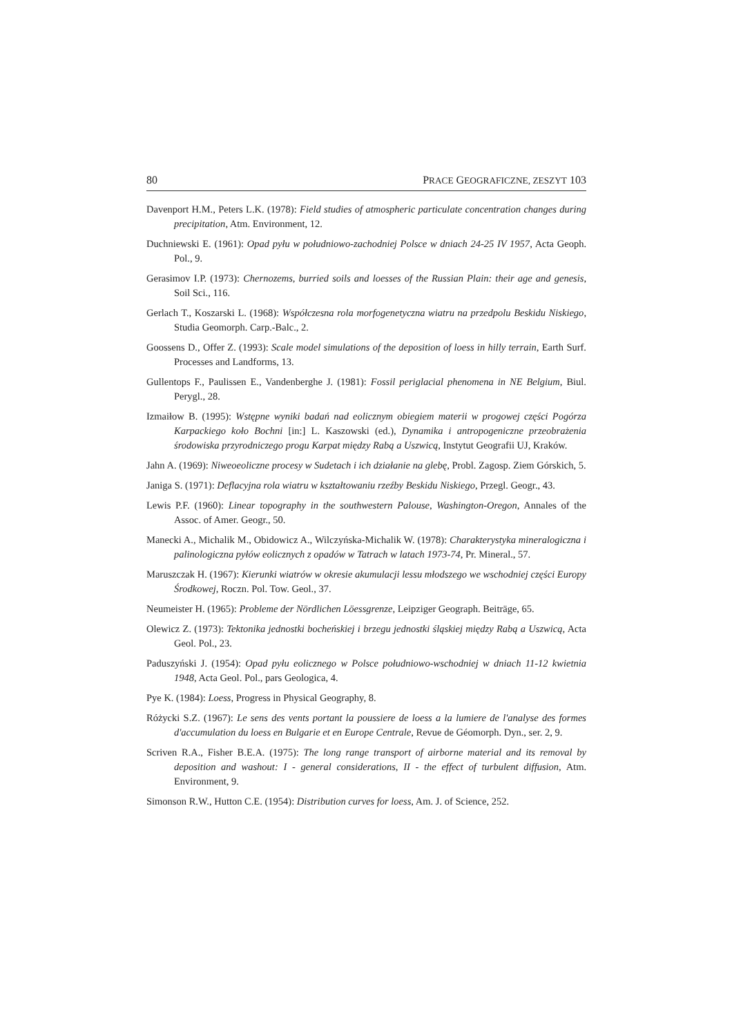80 PRACE GEOGRAFICZNE, ZESZYT 103
Davenport H.M., Peters L.K. (1978): Field studies of atmospheric particulate concentration changes during precipitation, Atm. Environment, 12.
Duchniewski E. (1961): Opad pyłu w południowo-zachodniej Polsce w dniach 24-25 IV 1957, Acta Geoph. Pol., 9.
Gerasimov I.P. (1973): Chernozems, burried soils and loesses of the Russian Plain: their age and genesis, Soil Sci., 116.
Gerlach T., Koszarski L. (1968): Współczesna rola morfogenetyczna wiatru na przedpolu Beskidu Niskiego, Studia Geomorph. Carp.-Balc., 2.
Goossens D., Offer Z. (1993): Scale model simulations of the deposition of loess in hilly terrain, Earth Surf. Processes and Landforms, 13.
Gullentops F., Paulissen E., Vandenberghe J. (1981): Fossil periglacial phenomena in NE Belgium, Biul. Perygl., 28.
Izmaiłow B. (1995): Wstępne wyniki badań nad eolicznym obiegiem materii w progowej części Pogórza Karpackiego koło Bochni [in:] L. Kaszowski (ed.), Dynamika i antropogeniczne przeobrażenia środowiska przyrodniczego progu Karpat między Rabą a Uszwicą, Instytut Geografii UJ, Kraków.
Jahn A. (1969): Niweoeoliczne procesy w Sudetach i ich działanie na glebę, Probl. Zagosp. Ziem Górskich, 5.
Janiga S. (1971): Deflacyjna rola wiatru w kształtowaniu rzeźby Beskidu Niskiego, Przegl. Geogr., 43.
Lewis P.F. (1960): Linear topography in the southwestern Palouse, Washington-Oregon, Annales of the Assoc. of Amer. Geogr., 50.
Manecki A., Michalik M., Obidowicz A., Wilczyńska-Michalik W. (1978): Charakterystyka mineralogiczna i palinologiczna pyłów eolicznych z opadów w Tatrach w latach 1973-74, Pr. Mineral., 57.
Maruszczak H. (1967): Kierunki wiatrów w okresie akumulacji lessu młodszego we wschodniej części Europy Środkowej, Roczn. Pol. Tow. Geol., 37.
Neumeister H. (1965): Probleme der Nördlichen Löessgrenze, Leipziger Geograph. Beiträge, 65.
Olewicz Z. (1973): Tektonika jednostki bocheńskiej i brzegu jednostki śląskiej między Rabą a Uszwicą, Acta Geol. Pol., 23.
Paduszyński J. (1954): Opad pyłu eolicznego w Polsce południowo-wschodniej w dniach 11-12 kwietnia 1948, Acta Geol. Pol., pars Geologica, 4.
Pye K. (1984): Loess, Progress in Physical Geography, 8.
Różycki S.Z. (1967): Le sens des vents portant la poussiere de loess a la lumiere de l'analyse des formes d'accumulation du loess en Bulgarie et en Europe Centrale, Revue de Géomorph. Dyn., ser. 2, 9.
Scriven R.A., Fisher B.E.A. (1975): The long range transport of airborne material and its removal by deposition and washout: I - general considerations, II - the effect of turbulent diffusion, Atm. Environment, 9.
Simonson R.W., Hutton C.E. (1954): Distribution curves for loess, Am. J. of Science, 252.